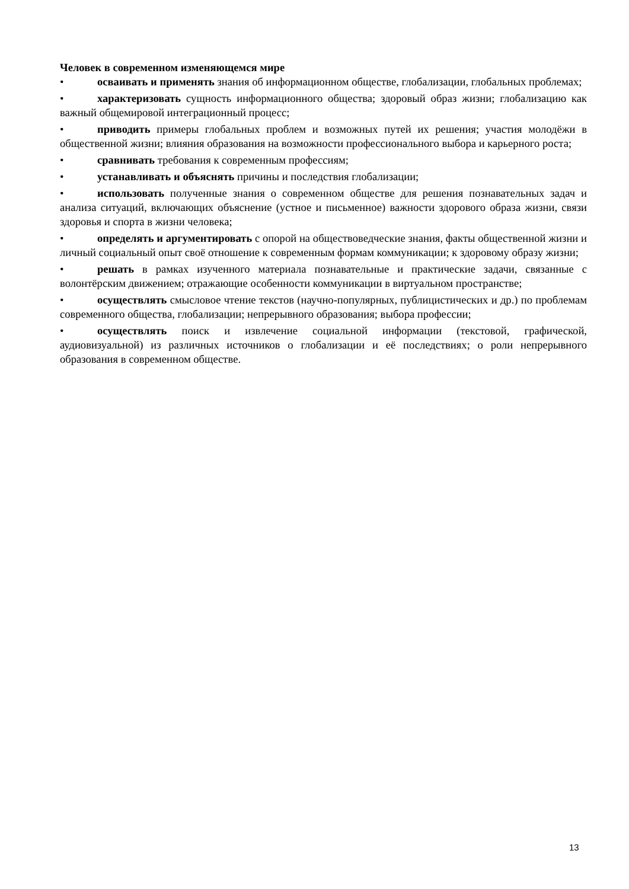Человек в современном изменяющемся мире
• осваивать и применять знания об информационном обществе, глобализации, глобальных проблемах;
• характеризовать сущность информационного общества; здоровый образ жизни; глобализацию как важный общемировой интеграционный процесс;
• приводить примеры глобальных проблем и возможных путей их решения; участия молодёжи в общественной жизни; влияния образования на возможности профессионального выбора и карьерного роста;
• сравнивать требования к современным профессиям;
• устанавливать и объяснять причины и последствия глобализации;
• использовать полученные знания о современном обществе для решения познавательных задач и анализа ситуаций, включающих объяснение (устное и письменное) важности здорового образа жизни, связи здоровья и спорта в жизни человека;
• определять и аргументировать с опорой на обществоведческие знания, факты общественной жизни и личный социальный опыт своё отношение к современным формам коммуникации; к здоровому образу жизни;
• решать в рамках изученного материала познавательные и практические задачи, связанные с волонтёрским движением; отражающие особенности коммуникации в виртуальном пространстве;
• осуществлять смысловое чтение текстов (научно-популярных, публицистических и др.) по проблемам современного общества, глобализации; непрерывного образования; выбора профессии;
• осуществлять поиск и извлечение социальной информации (текстовой, графической, аудиовизуальной) из различных источников о глобализации и её последствиях; о роли непрерывного образования в современном обществе.
13